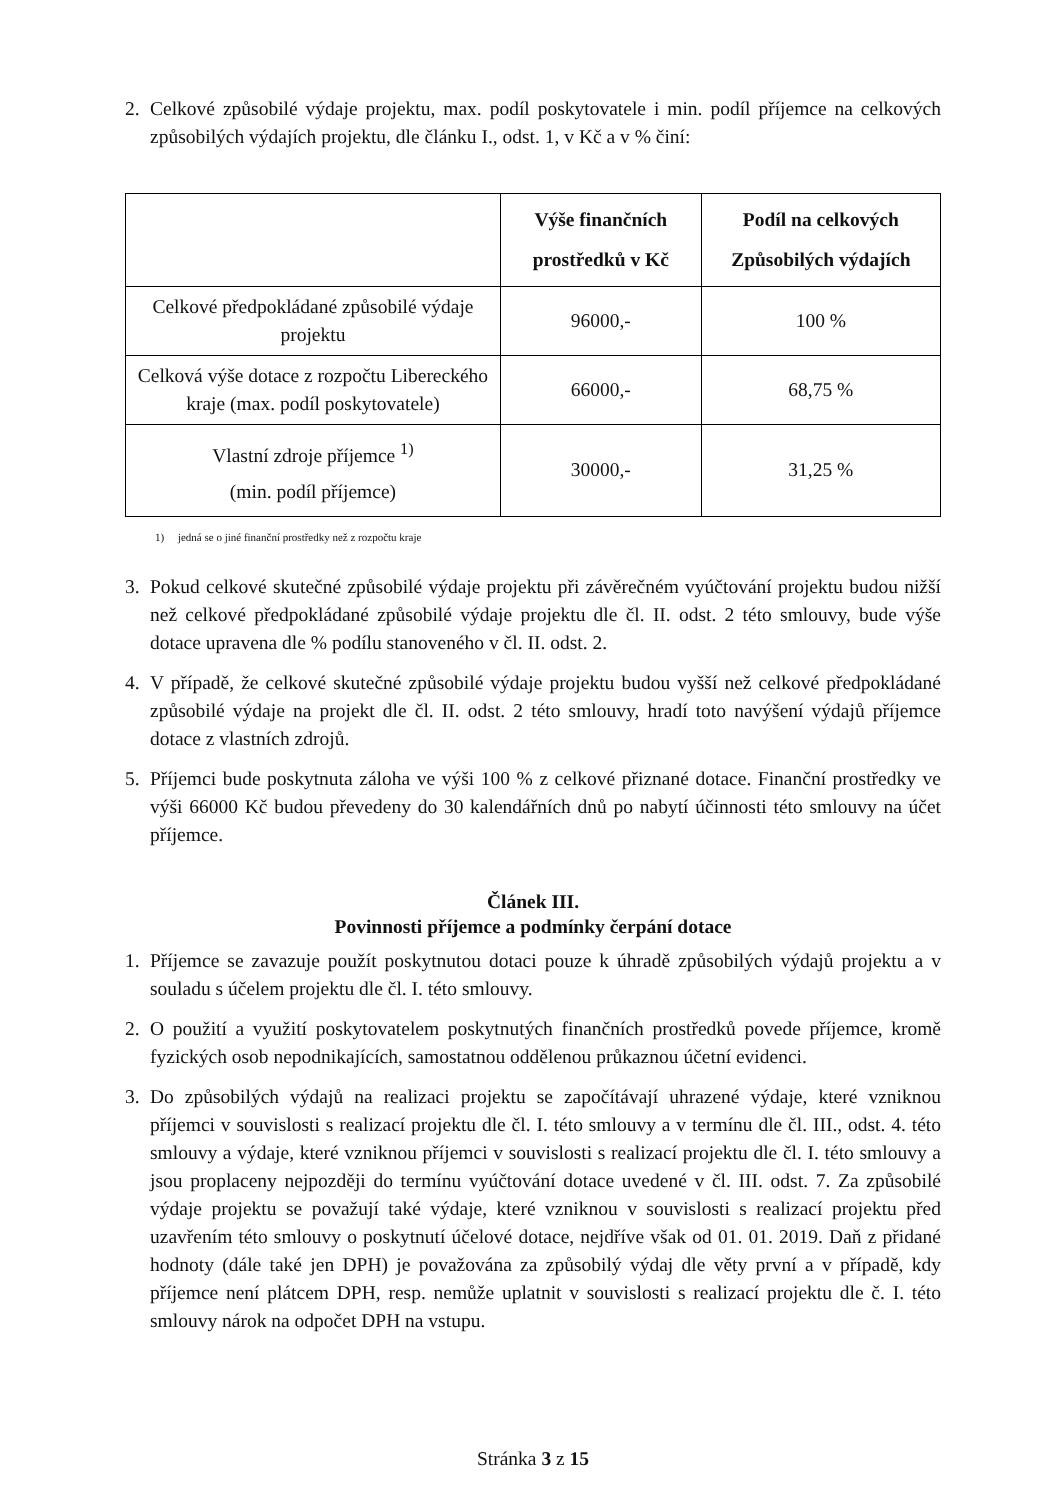2. Celkové způsobilé výdaje projektu, max. podíl poskytovatele i min. podíl příjemce na celkových způsobilých výdajích projektu, dle článku I., odst. 1, v Kč a v % činí:
| | Výše finančních prostředků v Kč | Podíl na celkových Způsobilých výdajích |
| --- | --- | --- |
| Celkové předpokládané způsobilé výdaje projektu | 96000,- | 100 % |
| Celková výše dotace z rozpočtu Libereckého kraje (max. podíl poskytovatele) | 66000,- | 68,75 % |
| Vlastní zdroje příjemce <sup>1)</sup> (min. podíl příjemce) | 30000,- | 31,25 % |
1) jedná se o jiné finanční prostředky než z rozpočtu kraje
3. Pokud celkové skutečné způsobilé výdaje projektu při závěrečném vyúčtování projektu budou nižší než celkové předpokládané způsobilé výdaje projektu dle čl. II. odst. 2 této smlouvy, bude výše dotace upravena dle % podílu stanoveného v čl. II. odst. 2.
4. V případě, že celkové skutečné způsobilé výdaje projektu budou vyšší než celkové předpokládané způsobilé výdaje na projekt dle čl. II. odst. 2 této smlouvy, hradí toto navýšení výdajů příjemce dotace z vlastních zdrojů.
5. Příjemci bude poskytnuta záloha ve výši 100 % z celkové přiznané dotace. Finanční prostředky ve výši 66000 Kč budou převedeny do 30 kalendářních dnů po nabytí účinnosti této smlouvy na účet příjemce.
Článek III.
Povinnosti příjemce a podmínky čerpání dotace
1. Příjemce se zavazuje použít poskytnutou dotaci pouze k úhradě způsobilých výdajů projektu a v souladu s účelem projektu dle čl. I. této smlouvy.
2. O použití a využití poskytovatelem poskytnutých finančních prostředků povede příjemce, kromě fyzických osob nepodnikajících, samostatnou oddělenou průkaznou účetní evidenci.
3. Do způsobilých výdajů na realizaci projektu se započítávají uhrazené výdaje, které vzniknou příjemci v souvislosti s realizací projektu dle čl. I. této smlouvy a v termínu dle čl. III., odst. 4. této smlouvy a výdaje, které vzniknou příjemci v souvislosti s realizací projektu dle čl. I. této smlouvy a jsou proplaceny nejpozději do termínu vyúčtování dotace uvedené v čl. III. odst. 7. Za způsobilé výdaje projektu se považují také výdaje, které vzniknou v souvislosti s realizací projektu před uzavřením této smlouvy o poskytnutí účelové dotace, nejdříve však od 01. 01. 2019. Daň z přidané hodnoty (dále také jen DPH) je považována za způsobilý výdaj dle věty první a v případě, kdy příjemce není plátcem DPH, resp. nemůže uplatnit v souvislosti s realizací projektu dle č. I. této smlouvy nárok na odpočet DPH na vstupu.
Stránka 3 z 15